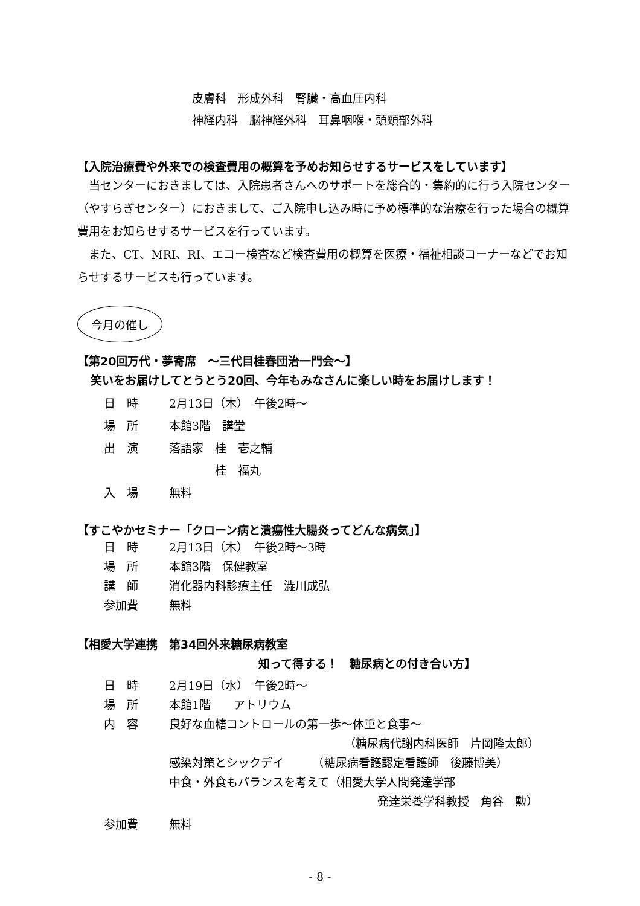皮膚科　形成外科　腎臓・高血圧内科
神経内科　脳神経外科　耳鼻咽喉・頭頸部外科
【入院治療費や外来での検査費用の概算を予めお知らせするサービスをしています】
　当センターにおきましては、入院患者さんへのサポートを総合的・集約的に行う入院センター（やすらぎセンター）におきまして、ご入院申し込み時に予め標準的な治療を行った場合の概算費用をお知らせするサービスを行っています。
　また、CT、MRI、RI、エコー検査など検査費用の概算を医療・福祉相談コーナーなどでお知らせするサービスも行っています。
今月の催し
【第20回万代・夢寄席　～三代目桂春団治一門会～】
笑いをお届けしてとうとう20回、今年もみなさんに楽しい時をお届けします！
日　時 2月13日（木）　午後2時～
場　所 本館3階　講堂
出　演 落語家　桂　壱之輔
　　　　桂　福丸
入　場 無料
【すこやかセミナー「クローン病と潰瘍性大腸炎ってどんな病気」】
日　時 2月13日（木）　午後2時～3時
場　所 本館3階　保健教室
講　師 消化器内科診療主任　澁川成弘
参加費 無料
【相愛大学連携　第34回外来糖尿病教室
知って得する！　糖尿病との付き合い方】
日　時 2月19日（水）　午後2時～
場　所 本館1階　　アトリウム
内　容 良好な血糖コントロールの第一歩～体重と食事～
（糖尿病代謝内科医師　片岡隆太郎）
感染対策とシックデイ　　　（糖尿病看護認定看護師　後藤博美）
中食・外食もバランスを考えて（相愛大学人間発達学部
発達栄養学科教授　角谷　勲）
参加費 無料
- 8 -